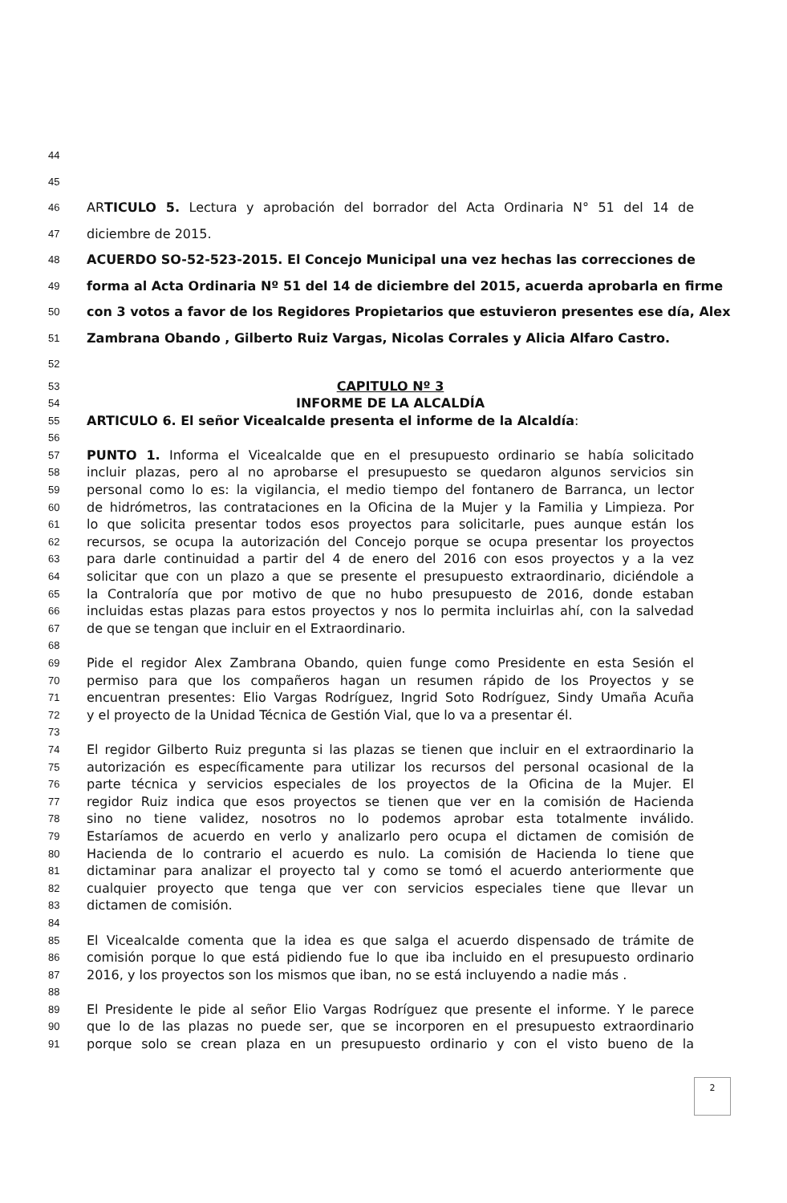44
45
46 ARTICULO 5. Lectura y aprobación del borrador del Acta Ordinaria N° 51 del 14 de
47 diciembre de 2015.
48 ACUERDO SO-52-523-2015. El Concejo Municipal una vez hechas las correcciones de
49 forma al Acta Ordinaria Nº 51 del 14 de diciembre del 2015, acuerda aprobarla en firme
50 con 3 votos a favor de los Regidores Propietarios que estuvieron presentes ese día, Alex
51 Zambrana Obando , Gilberto Ruiz Vargas, Nicolas Corrales y Alicia Alfaro Castro.
52
53 CAPITULO Nº 3
54 INFORME DE LA ALCALDÍA
55 ARTICULO 6. El señor Vicealcalde presenta el informe de la Alcaldía:
56
57 PUNTO 1. Informa el Vicealcalde que en el presupuesto ordinario se había solicitado
58 incluir plazas, pero al no aprobarse el presupuesto se quedaron algunos servicios sin
59 personal como lo es: la vigilancia, el medio tiempo del fontanero de Barranca, un lector
60 de hidrómetros, las contrataciones en la Oficina de la Mujer y la Familia y Limpieza. Por
61 lo que solicita presentar todos esos proyectos para solicitarle, pues aunque están los
62 recursos, se ocupa la autorización del Concejo porque se ocupa presentar los proyectos
63 para darle continuidad a partir del 4 de enero del 2016 con esos proyectos y a la vez
64 solicitar que con un plazo a que se presente el presupuesto extraordinario, diciéndole a
65 la Contraloría que por motivo de que no hubo presupuesto de 2016, donde estaban
66 incluidas estas plazas para estos proyectos y nos lo permita incluirlas ahí, con la salvedad
67 de que se tengan que incluir en el Extraordinario.
68
69 Pide el regidor Alex Zambrana Obando, quien funge como Presidente en esta Sesión el
70 permiso para que los compañeros hagan un resumen rápido de los Proyectos y se
71 encuentran presentes: Elio Vargas Rodríguez, Ingrid Soto Rodríguez, Sindy Umaña Acuña
72 y el proyecto de la Unidad Técnica de Gestión Vial, que lo va a presentar él.
73
74 El regidor Gilberto Ruiz pregunta si las plazas se tienen que incluir en el extraordinario la
75 autorización es específicamente para utilizar los recursos del personal ocasional de la
76 parte técnica y servicios especiales de los proyectos de la Oficina de la Mujer. El
77 regidor Ruiz indica que esos proyectos se tienen que ver en la comisión de Hacienda
78 sino no tiene validez, nosotros no lo podemos aprobar esta totalmente inválido.
79 Estaríamos de acuerdo en verlo y analizarlo pero ocupa el dictamen de comisión de
80 Hacienda de lo contrario el acuerdo es nulo. La comisión de Hacienda lo tiene que
81 dictaminar para analizar el proyecto tal y como se tomó el acuerdo anteriormente que
82 cualquier proyecto que tenga que ver con servicios especiales tiene que llevar un
83 dictamen de comisión.
84
85 El Vicealcalde comenta que la idea es que salga el acuerdo dispensado de trámite de
86 comisión porque lo que está pidiendo fue lo que iba incluido en el presupuesto ordinario
87 2016, y los proyectos son los mismos que iban, no se está incluyendo a nadie más .
88
89 El Presidente le pide al señor Elio Vargas Rodríguez que presente el informe. Y le parece
90 que lo de las plazas no puede ser, que se incorporen en el presupuesto extraordinario
91 porque solo se crean plaza en un presupuesto ordinario y con el visto bueno de la
2